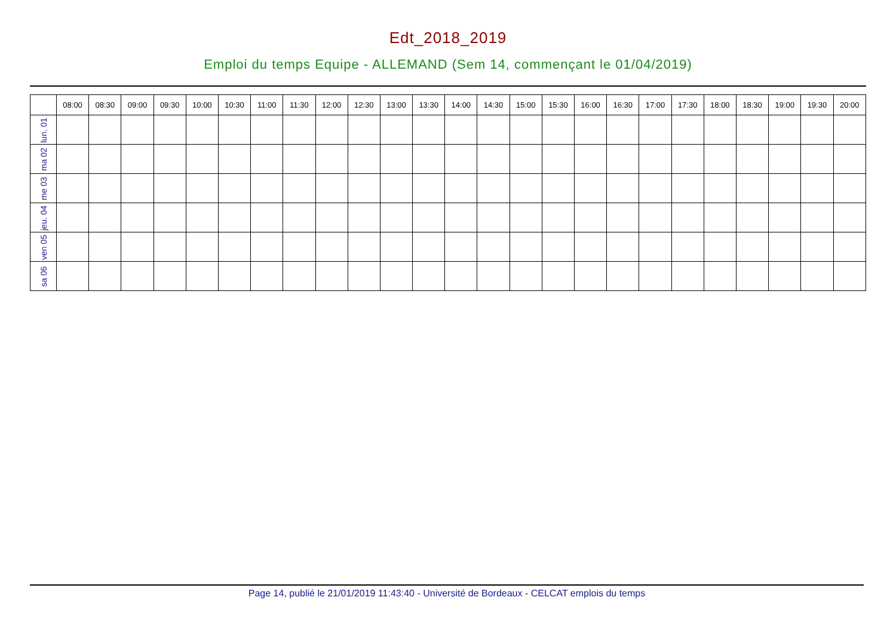Edt_2018_2019
Emploi du temps Equipe - ALLEMAND (Sem 14, commençant le 01/04/2019)
| | 08:00 | 08:30 | 09:00 | 09:30 | 10:00 | 10:30 | 11:00 | 11:30 | 12:00 | 12:30 | 13:00 | 13:30 | 14:00 | 14:30 | 15:00 | 15:30 | 16:00 | 16:30 | 17:00 | 17:30 | 18:00 | 18:30 | 19:00 | 19:30 | 20:00 |
| --- | --- | --- | --- | --- | --- | --- | --- | --- | --- | --- | --- | --- | --- | --- | --- | --- | --- | --- | --- | --- | --- | --- | --- | --- | --- |
| lun. 01 | | | | | | | | | | | | | | | | | | | | | | | | | |
| ma 02 | | | | | | | | | | | | | | | | | | | | | | | | | |
| me 03 | | | | | | | | | | | | | | | | | | | | | | | | | |
| jeu. 04 | | | | | | | | | | | | | | | | | | | | | | | | | |
| ven 05 | | | | | | | | | | | | | | | | | | | | | | | | | |
| sa 06 | | | | | | | | | | | | | | | | | | | | | | | | | |
Page 14, publié le 21/01/2019 11:43:40 - Université de Bordeaux - CELCAT emplois du temps